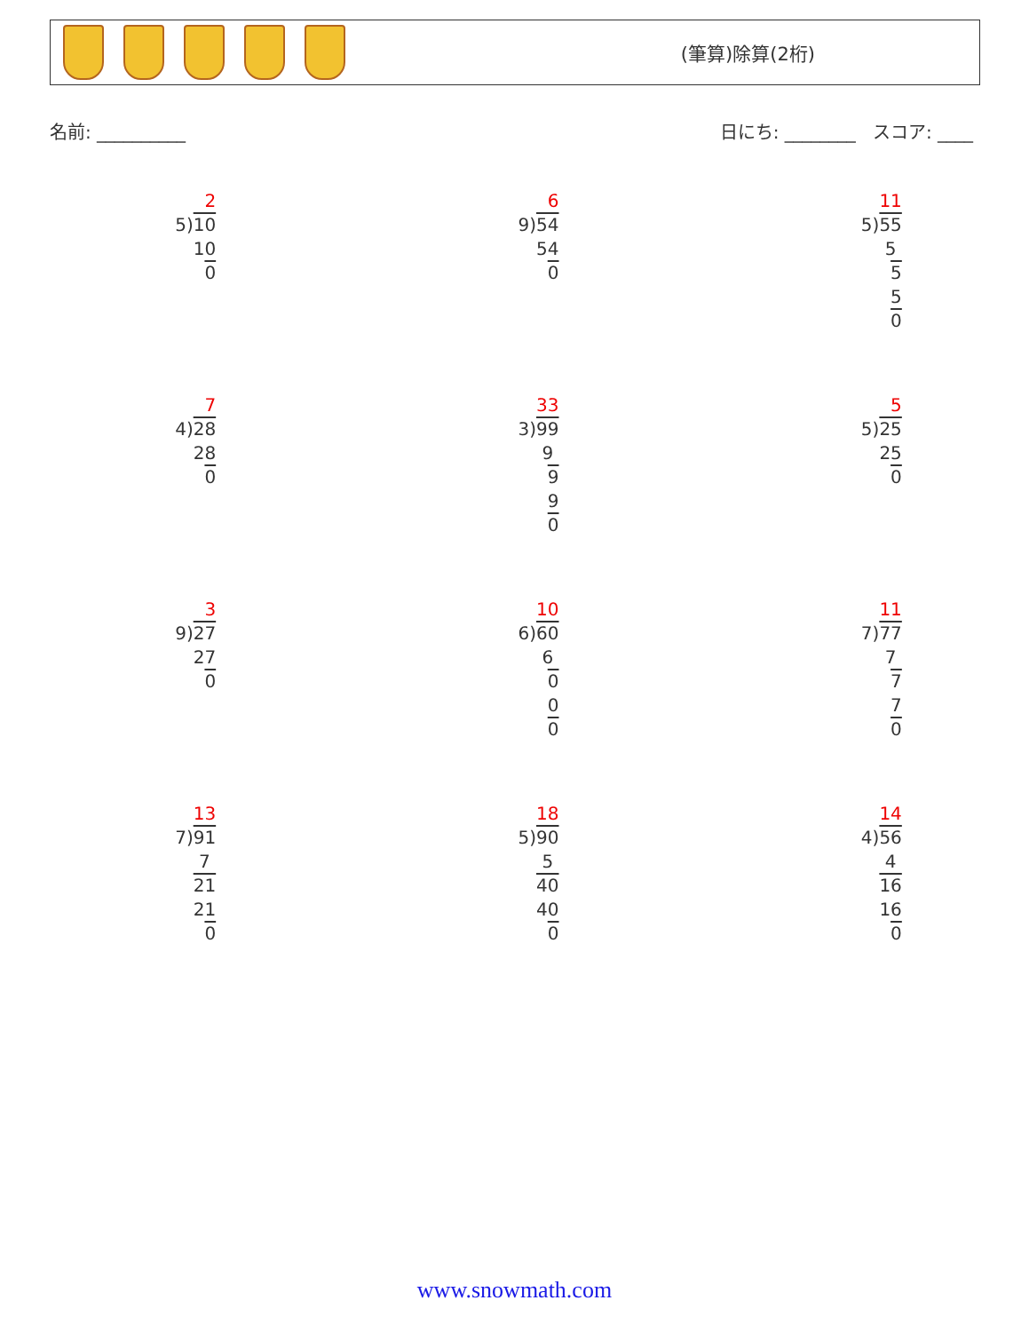(筆算)除算(2桁)
名前: __________ 日にち: ________ スコア: ____
2
5)10
10
0
6
9)54
54
0
11
5)55
5
5
5
0
7
4)28
28
0
33
3)99
9
9
9
0
5
5)25
25
0
3
9)27
27
0
10
6)60
6
0
0
0
11
7)77
7
7
7
0
13
7)91
7
21
21
0
18
5)90
5
40
40
0
14
4)56
4
16
16
0
www.snowmath.com